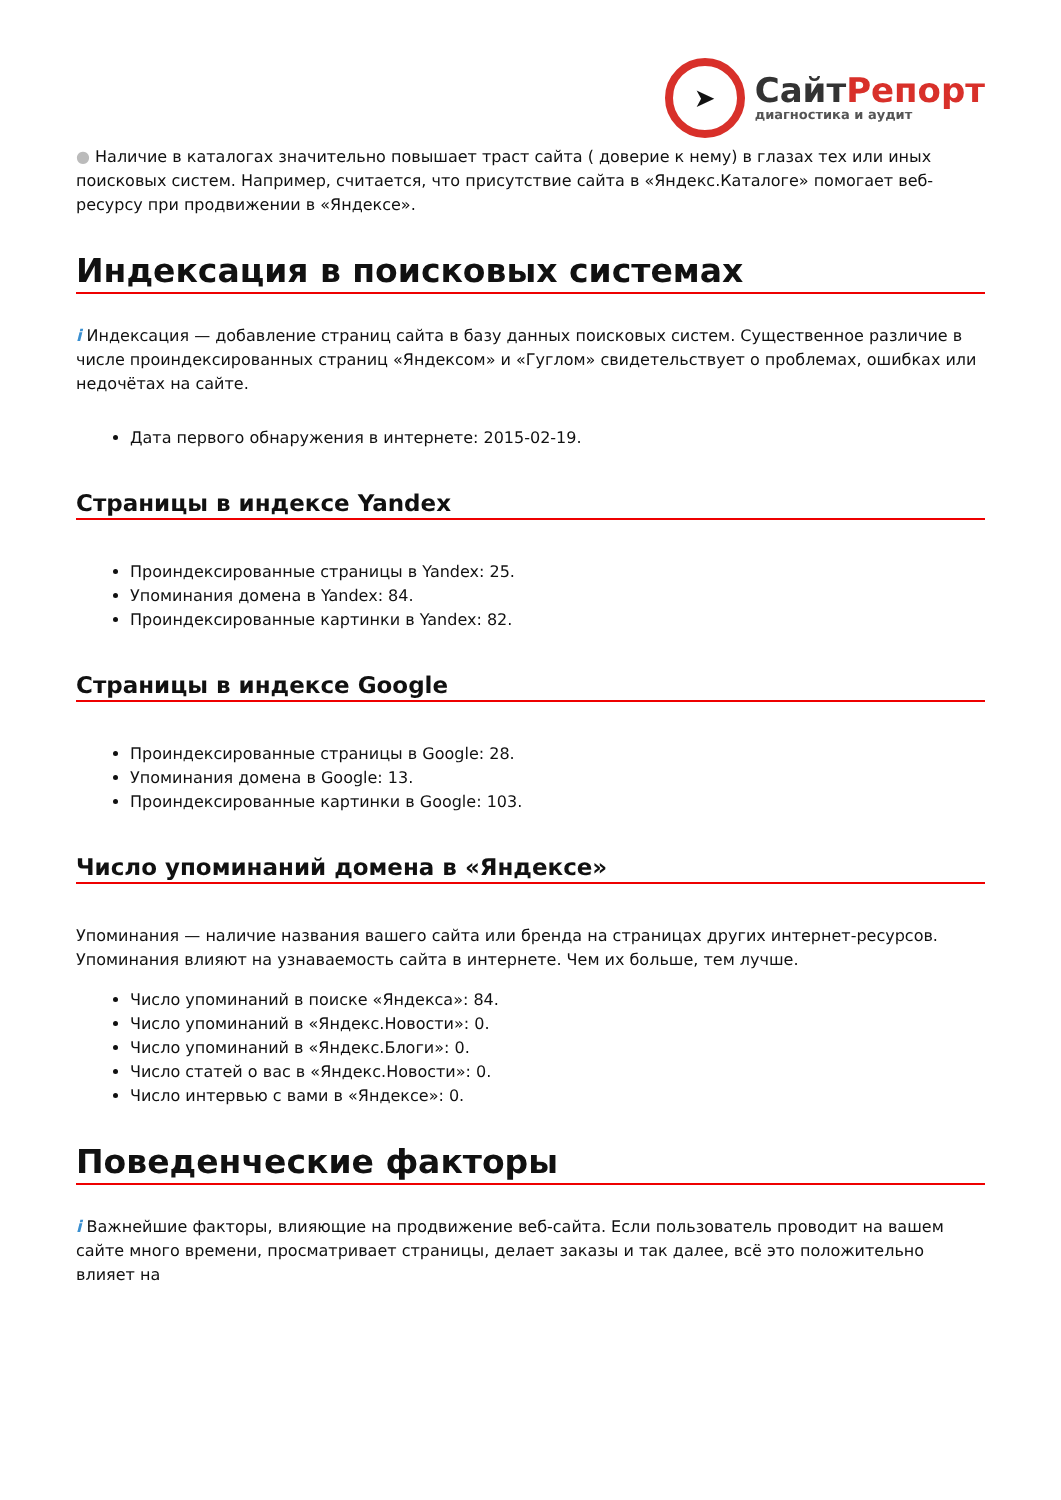➤
СайтРепорт
диагностика и аудит
● Наличие в каталогах значительно повышает траст сайта ( доверие к нему) в глазах тех или иных поисковых систем. Например, считается, что присутствие сайта в «Яндекс.Каталоге» помогает веб-ресурсу при продвижении в «Яндексе».
Индексация в поисковых системах
i Индексация — добавление страниц сайта в базу данных поисковых систем. Существенное различие в числе проиндексированных страниц «Яндексом» и «Гуглом» свидетельствует о проблемах, ошибках или недочётах на сайте.
Дата первого обнаружения в интернете: 2015-02-19.
Страницы в индексе Yandex
Проиндексированные страницы в Yandex: 25.
Упоминания домена в Yandex: 84.
Проиндексированные картинки в Yandex: 82.
Страницы в индексе Google
Проиндексированные страницы в Google: 28.
Упоминания домена в Google: 13.
Проиндексированные картинки в Google: 103.
Число упоминаний домена в «Яндексе»
Упоминания — наличие названия вашего сайта или бренда на страницах других интернет-ресурсов. Упоминания влияют на узнаваемость сайта в интернете. Чем их больше, тем лучше.
Число упоминаний в поиске «Яндекса»: 84.
Число упоминаний в «Яндекс.Новости»: 0.
Число упоминаний в «Яндекс.Блоги»: 0.
Число статей о вас в «Яндекс.Новости»: 0.
Число интервью с вами в «Яндексе»: 0.
Поведенческие факторы
i Важнейшие факторы, влияющие на продвижение веб-сайта. Если пользователь проводит на вашем сайте много времени, просматривает страницы, делает заказы и так далее, всё это положительно влияет на